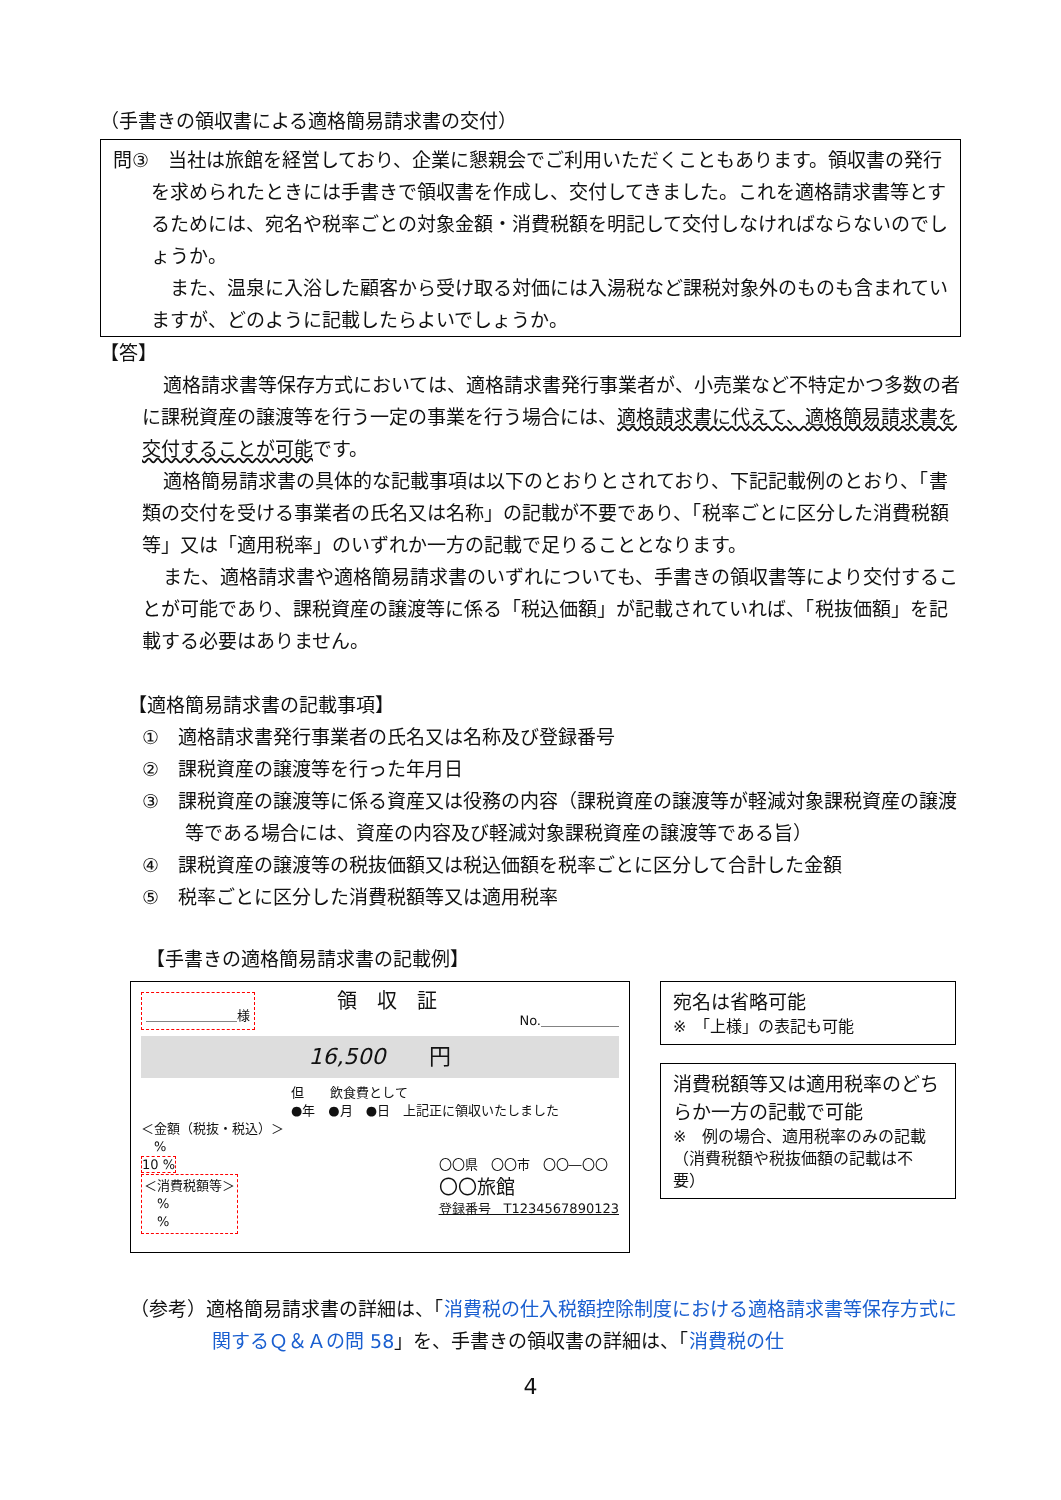（手書きの領収書による適格簡易請求書の交付）
問③　当社は旅館を経営しており、企業に懇親会でご利用いただくこともあります。領収書の発行を求められたときには手書きで領収書を作成し、交付してきました。これを適格請求書等とするためには、宛名や税率ごとの対象金額・消費税額を明記して交付しなければならないのでしょうか。
　また、温泉に入浴した顧客から受け取る対価には入湯税など課税対象外のものも含まれていますが、どのように記載したらよいでしょうか。
【答】
適格請求書等保存方式においては、適格請求書発行事業者が、小売業など不特定かつ多数の者に課税資産の譲渡等を行う一定の事業を行う場合には、適格請求書に代えて、適格簡易請求書を交付することが可能です。
適格簡易請求書の具体的な記載事項は以下のとおりとされており、下記記載例のとおり、「書類の交付を受ける事業者の氏名又は名称」の記載が不要であり、「税率ごとに区分した消費税額等」又は「適用税率」のいずれか一方の記載で足りることとなります。
また、適格請求書や適格簡易請求書のいずれについても、手書きの領収書等により交付することが可能であり、課税資産の譲渡等に係る「税込価額」が記載されていれば、「税抜価額」を記載する必要はありません。
【適格簡易請求書の記載事項】
①　適格請求書発行事業者の氏名又は名称及び登録番号
②　課税資産の譲渡等を行った年月日
③　課税資産の譲渡等に係る資産又は役務の内容（課税資産の譲渡等が軽減対象課税資産の譲渡等である場合には、資産の内容及び軽減対象課税資産の譲渡等である旨）
④　課税資産の譲渡等の税抜価額又は税込価額を税率ごとに区分して合計した金額
⑤　税率ごとに区分した消費税額等又は適用税率
【手書きの適格簡易請求書の記載例】
＿＿＿＿＿＿＿様 領　収　証 No.＿＿＿＿＿＿
16,500　　円
但　　飲食費として
●年　●月　●日　上記正に領収いたしました
＜金額（税抜・税込）＞
　%
10 %
＜消費税額等＞
　%
　%
〇〇県　〇〇市　〇〇―〇〇
〇〇旅館
登録番号　T1234567890123
宛名は省略可能
※　「上様」の表記も可能
消費税額等又は適用税率のどちらか一方の記載で可能
※　例の場合、適用税率のみの記載（消費税額や税抜価額の記載は不要）
（参考）適格簡易請求書の詳細は、「消費税の仕入税額控除制度における適格請求書等保存方式に関するＱ＆Ａの問 58」を、手書きの領収書の詳細は、「消費税の仕
4